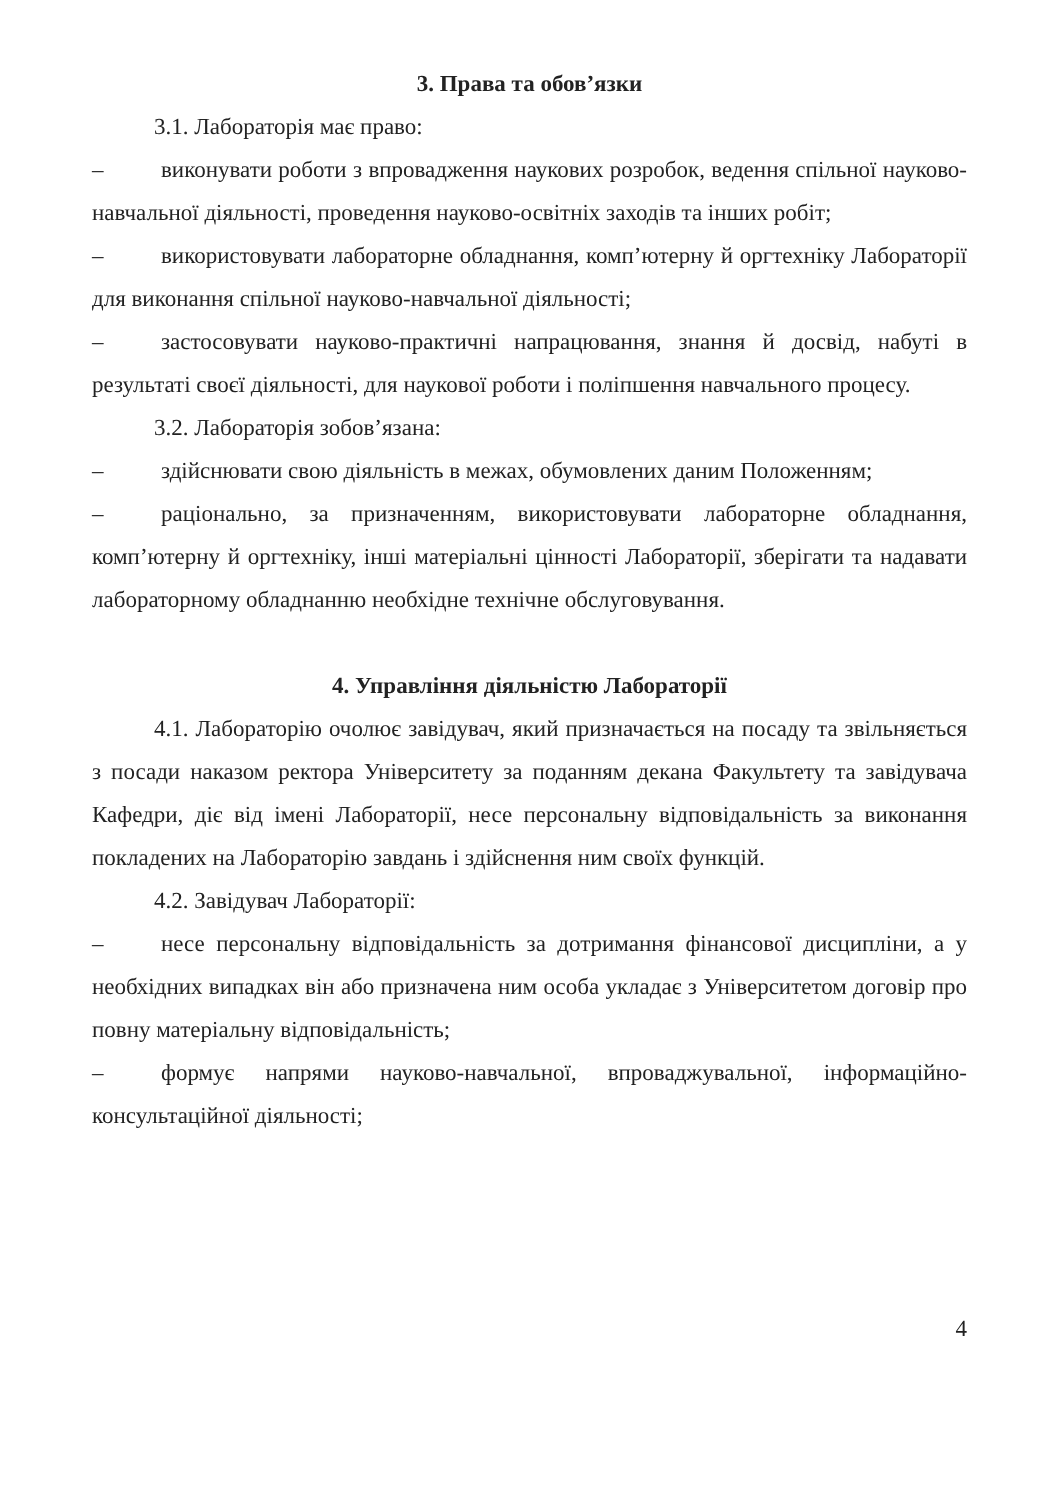3. Права та обов’язки
3.1. Лабораторія має право:
–   виконувати роботи з впровадження наукових розробок, ведення спільної науково-навчальної діяльності, проведення науково-освітніх заходів та інших робіт;
–   використовувати лабораторне обладнання, комп’ютерну й оргтехніку Лабораторії для виконання спільної науково-навчальної діяльності;
–   застосовувати науково-практичні напрацювання, знання й досвід, набуті в результаті своєї діяльності, для наукової роботи і поліпшення навчального процесу.
3.2. Лабораторія зобов’язана:
–   здійснювати свою діяльність в межах, обумовлених даним Положенням;
–   раціонально, за призначенням, використовувати лабораторне обладнання, комп’ютерну й оргтехніку, інші матеріальні цінності Лабораторії, зберігати та надавати лабораторному обладнанню необхідне технічне обслуговування.
4. Управління діяльністю Лабораторії
4.1. Лабораторію очолює завідувач, який призначається на посаду та звільняється з посади наказом ректора Університету за поданням декана Факультету та завідувача Кафедри, діє від імені Лабораторії, несе персональну відповідальність за виконання покладених на Лабораторію завдань і здійснення ним своїх функцій.
4.2. Завідувач Лабораторії:
–   несе персональну відповідальність за дотримання фінансової дисципліни, а у необхідних випадках він або призначена ним особа укладає з Університетом договір про повну матеріальну відповідальність;
–   формує напрями науково-навчальної, впроваджувальної, інформаційно-консультаційної діяльності;
4